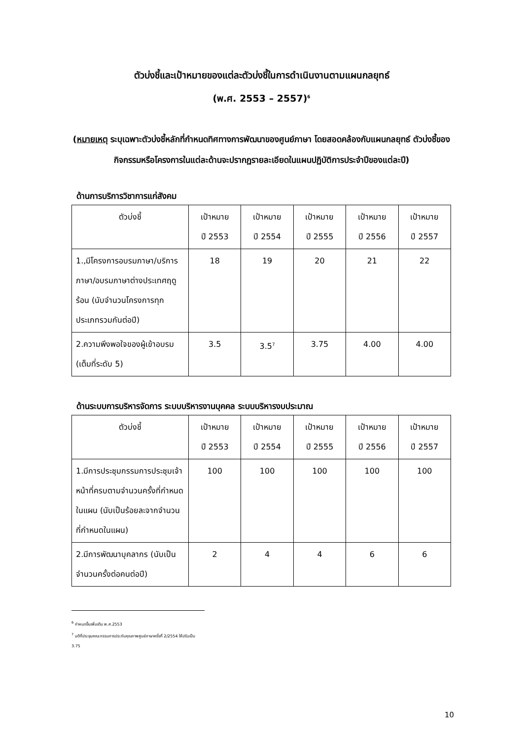ตัวบ่งชี้และเป้าหมายของแต่ละตัวบ่งชี้ในการดำเนินงานตามแผนกลยุทธ์
(พ.ศ. 2553 – 2557)<sup>6</sup>
(หมายเหตุ ระบุเฉพาะตัวบ่งชี้หลักที่กำหนดทิศทางการพัฒนาของศูนย์ภาษา โดยสอดคล้องกับแผนกลยุทธ์ ตัวบ่งชี้ของกิจกรรมหรือโครงการในแต่ละด้านจะปรากฏรายละเอียดในแผนปฏิบัติการประจำปีของแต่ละปี)
ด้านการบริการวิชาการแก่สังคม
| ตัวบ่งชี้ | เป้าหมาย ปี 2553 | เป้าหมาย ปี 2554 | เป้าหมาย ปี 2555 | เป้าหมาย ปี 2556 | เป้าหมาย ปี 2557 |
| --- | --- | --- | --- | --- | --- |
| 1.,มีโครงการอบรมภาษา/บริการภาษา/อบรมภาษาต่างประเทศฤดูร้อน (นับจำนวนโครงการทุกประเภทรวมกันต่อปี) | 18 | 19 | 20 | 21 | 22 |
| 2.ความพึงพอใจของผู้เข้าอบรม (เต็มที่ระดับ 5) | 3.5 | 3.5<sup>7</sup> | 3.75 | 4.00 | 4.00 |
ด้านระบบการบริหารจัดการ ระบบบริหารงานบุคคล ระบบบริหารงบประมาณ
| ตัวบ่งชี้ | เป้าหมาย ปี 2553 | เป้าหมาย ปี 2554 | เป้าหมาย ปี 2555 | เป้าหมาย ปี 2556 | เป้าหมาย ปี 2557 |
| --- | --- | --- | --- | --- | --- |
| 1.มีการประชุมกรรมการประชุมเจ้าหน้าที่ครบตามจำนวนครั้งที่กำหนดในแผน (นับเป็นร้อยละจากจำนวนที่กำหนดในแผน) | 100 | 100 | 100 | 100 | 100 |
| 2.มีการพัฒนาบุคลากร (นับเป็นจำนวนครั้งต่อคนต่อปี) | 2 | 4 | 4 | 6 | 6 |
<sup>6</sup> กำหนดขึ้นเพิ่มเติม พ.ศ.2553
<sup>7</sup> มติที่ประชุมคณะกรรมการประกันคุณภาพศูนย์ภาษาครั้งที่ 2/2554 ให้ปรับเป็น 3.75
10